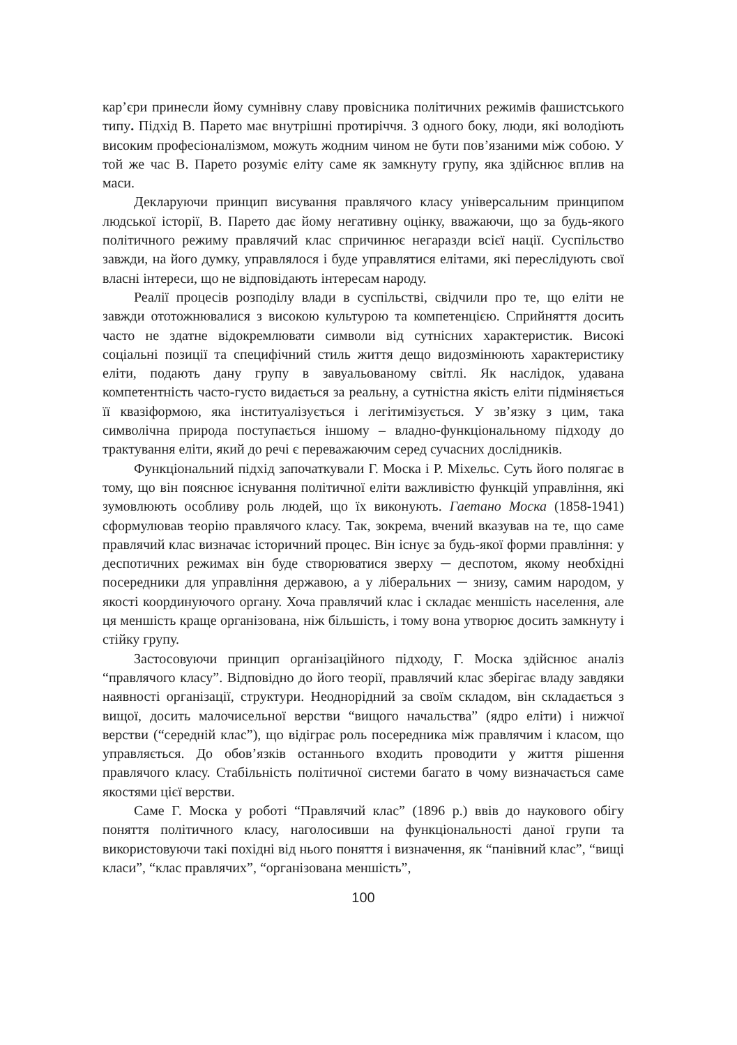кар’єри принесли йому сумнівну славу провісника політичних режимів фашистського типу. Підхід В. Парето має внутрішні протиріччя. З одного боку, люди, які володіють високим професіоналізмом, можуть жодним чином не бути пов’язаними між собою. У той же час В. Парето розуміє еліту саме як замкнуту групу, яка здійснює вплив на маси.
Декларуючи принцип висування правлячого класу універсальним принципом людської історії, В. Парето дає йому негативну оцінку, вважаючи, що за будь-якого політичного режиму правлячий клас спричинює негаразди всієї нації. Суспільство завжди, на його думку, управлялося і буде управлятися елітами, які переслідують свої власні інтереси, що не відповідають інтересам народу.
Реалії процесів розподілу влади в суспільстві, свідчили про те, що еліти не завжди ототожнювалися з високою культурою та компетенцією. Сприйняття досить часто не здатне відокремлювати символи від сутнісних характеристик. Високі соціальні позиції та специфічний стиль життя дещо видозмінюють характеристику еліти, подають дану групу в завуальованому світлі. Як наслідок, удавана компетентність часто-густо видається за реальну, а сутністна якість еліти підміняється її квазіформою, яка інституалізується і легітимізується. У зв’язку з цим, така символічна природа поступається іншому – владно-функціональному підходу до трактування еліти, який до речі є переважаючим серед сучасних дослідників.
Функціональний підхід започаткували Г. Моска і Р. Міхельс. Суть його полягає в тому, що він пояснює існування політичної еліти важливістю функцій управління, які зумовлюють особливу роль людей, що їх виконують. Гаетано Моска (1858-1941) сформулював теорію правлячого класу. Так, зокрема, вчений вказував на те, що саме правлячий клас визначає історичний процес. Він існує за будь-якої форми правління: у деспотичних режимах він буде створюватися зверху ─ деспотом, якому необхідні посередники для управління державою, а у ліберальних ─ знизу, самим народом, у якості координуючого органу. Хоча правлячий клас і складає меншість населення, але ця меншість краще організована, ніж більшість, і тому вона утворює досить замкнуту і стійку групу.
Застосовуючи принцип організаційного підходу, Г. Моска здійснює аналіз “правлячого класу”. Відповідно до його теорії, правлячий клас зберігає владу завдяки наявності організації, структури. Неоднорідний за своїм складом, він складається з вищої, досить малочисельної верстви “вищого начальства” (ядро еліти) і нижчої верстви (“середній клас”), що відіграє роль посередника між правлячим і класом, що управляється. До обов’язків останнього входить проводити у життя рішення правлячого класу. Стабільність політичної системи багато в чому визначається саме якостями цієї верстви.
Саме Г. Моска у роботі “Правлячий клас” (1896 р.) ввів до наукового обігу поняття політичного класу, наголосивши на функціональності даної групи та використовуючи такі похідні від нього поняття і визначення, як “панівний клас”, “вищі класи”, “клас правлячих”, “організована меншість”,
100